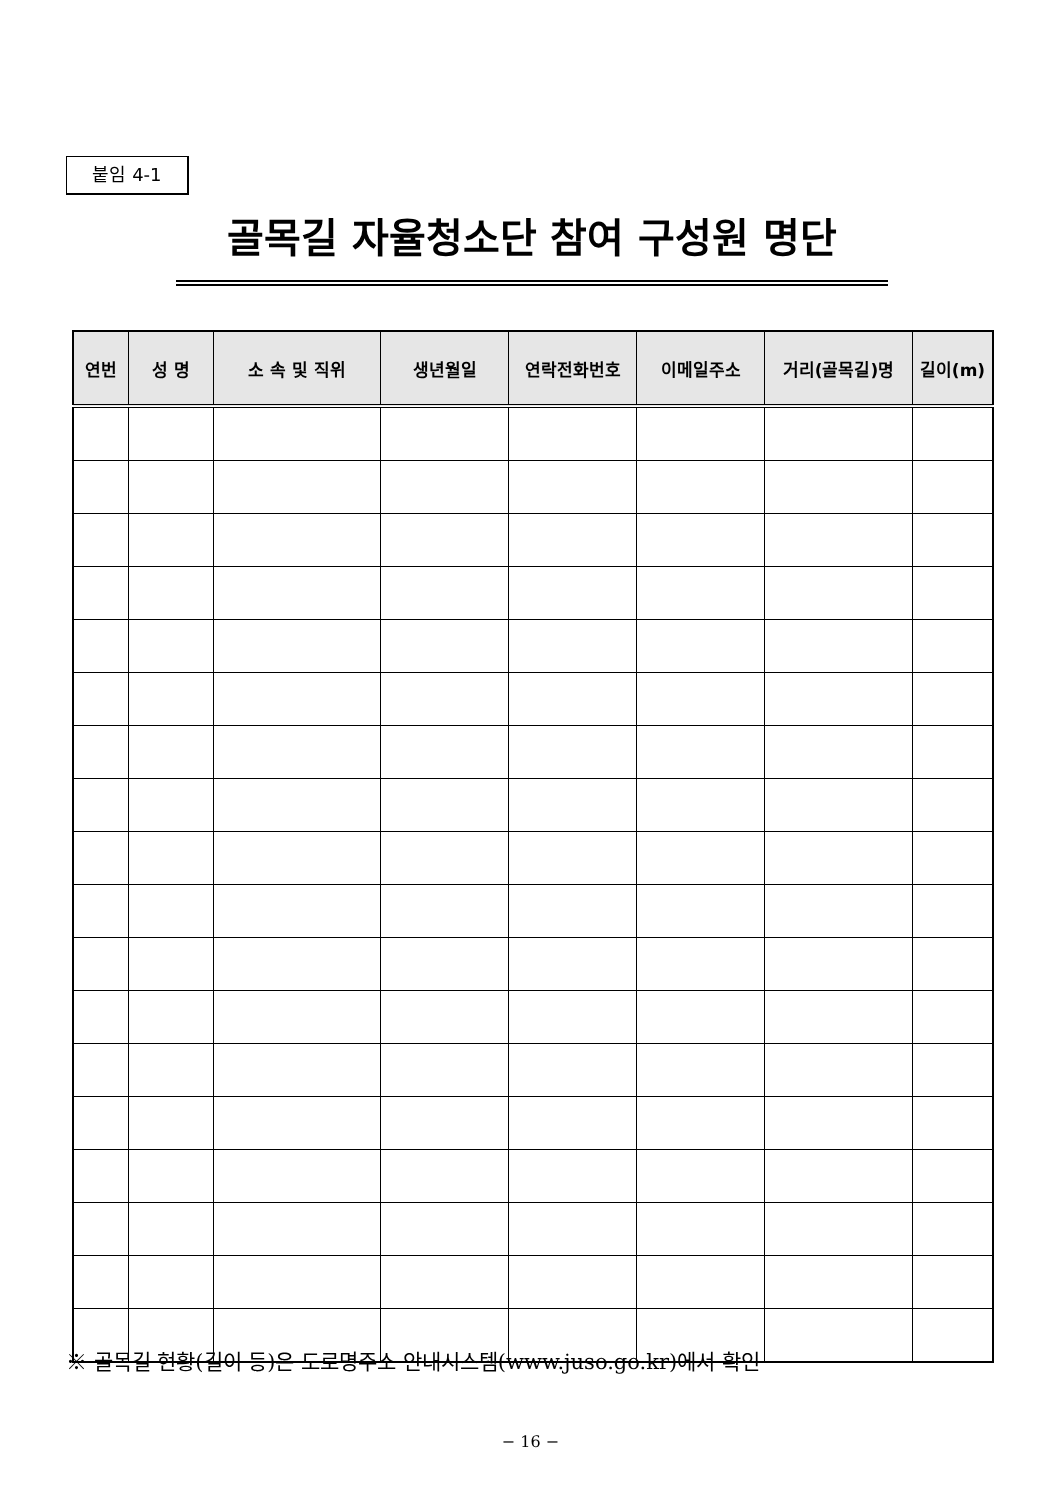붙임 4-1
골목길 자율청소단 참여 구성원 명단
| 연번 | 성 명 | 소 속 및 직위 | 생년월일 | 연락전화번호 | 이메일주소 | 거리(골목길)명 | 길이(m) |
| --- | --- | --- | --- | --- | --- | --- | --- |
※ 골목길 현황(길이 등)은 도로명주소 안내시스템(www.juso.go.kr)에서 확인
− 16 −